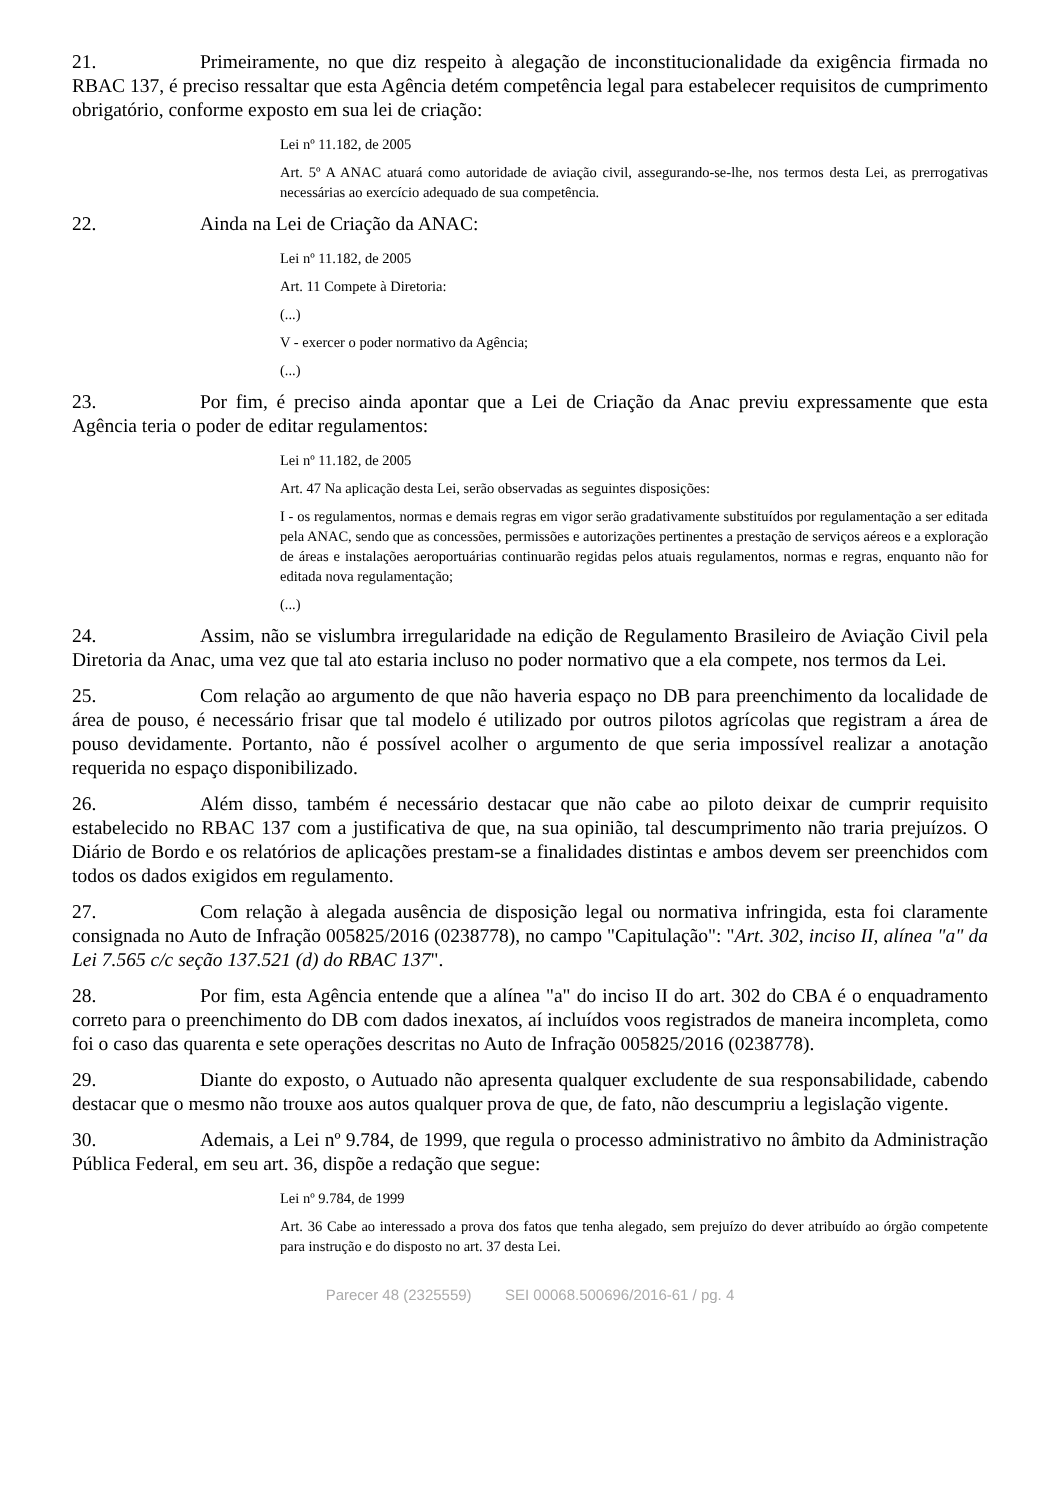21. Primeiramente, no que diz respeito à alegação de inconstitucionalidade da exigência firmada no RBAC 137, é preciso ressaltar que esta Agência detém competência legal para estabelecer requisitos de cumprimento obrigatório, conforme exposto em sua lei de criação:
Lei nº 11.182, de 2005
Art. 5º A ANAC atuará como autoridade de aviação civil, assegurando-se-lhe, nos termos desta Lei, as prerrogativas necessárias ao exercício adequado de sua competência.
22. Ainda na Lei de Criação da ANAC:
Lei nº 11.182, de 2005
Art. 11 Compete à Diretoria:
(...)
V - exercer o poder normativo da Agência;
(...)
23. Por fim, é preciso ainda apontar que a Lei de Criação da Anac previu expressamente que esta Agência teria o poder de editar regulamentos:
Lei nº 11.182, de 2005
Art. 47 Na aplicação desta Lei, serão observadas as seguintes disposições:
I - os regulamentos, normas e demais regras em vigor serão gradativamente substituídos por regulamentação a ser editada pela ANAC, sendo que as concessões, permissões e autorizações pertinentes a prestação de serviços aéreos e a exploração de áreas e instalações aeroportuárias continuarão regidas pelos atuais regulamentos, normas e regras, enquanto não for editada nova regulamentação;
(...)
24. Assim, não se vislumbra irregularidade na edição de Regulamento Brasileiro de Aviação Civil pela Diretoria da Anac, uma vez que tal ato estaria incluso no poder normativo que a ela compete, nos termos da Lei.
25. Com relação ao argumento de que não haveria espaço no DB para preenchimento da localidade de área de pouso, é necessário frisar que tal modelo é utilizado por outros pilotos agrícolas que registram a área de pouso devidamente. Portanto, não é possível acolher o argumento de que seria impossível realizar a anotação requerida no espaço disponibilizado.
26. Além disso, também é necessário destacar que não cabe ao piloto deixar de cumprir requisito estabelecido no RBAC 137 com a justificativa de que, na sua opinião, tal descumprimento não traria prejuízos. O Diário de Bordo e os relatórios de aplicações prestam-se a finalidades distintas e ambos devem ser preenchidos com todos os dados exigidos em regulamento.
27. Com relação à alegada ausência de disposição legal ou normativa infringida, esta foi claramente consignada no Auto de Infração 005825/2016 (0238778), no campo "Capitulação": "Art. 302, inciso II, alínea "a" da Lei 7.565 c/c seção 137.521 (d) do RBAC 137".
28. Por fim, esta Agência entende que a alínea "a" do inciso II do art. 302 do CBA é o enquadramento correto para o preenchimento do DB com dados inexatos, aí incluídos voos registrados de maneira incompleta, como foi o caso das quarenta e sete operações descritas no Auto de Infração 005825/2016 (0238778).
29. Diante do exposto, o Autuado não apresenta qualquer excludente de sua responsabilidade, cabendo destacar que o mesmo não trouxe aos autos qualquer prova de que, de fato, não descumpriu a legislação vigente.
30. Ademais, a Lei nº 9.784, de 1999, que regula o processo administrativo no âmbito da Administração Pública Federal, em seu art. 36, dispõe a redação que segue:
Lei nº 9.784, de 1999
Art. 36 Cabe ao interessado a prova dos fatos que tenha alegado, sem prejuízo do dever atribuído ao órgão competente para instrução e do disposto no art. 37 desta Lei.
Parecer 48 (2325559) SEI 00068.500696/2016-61 / pg. 4